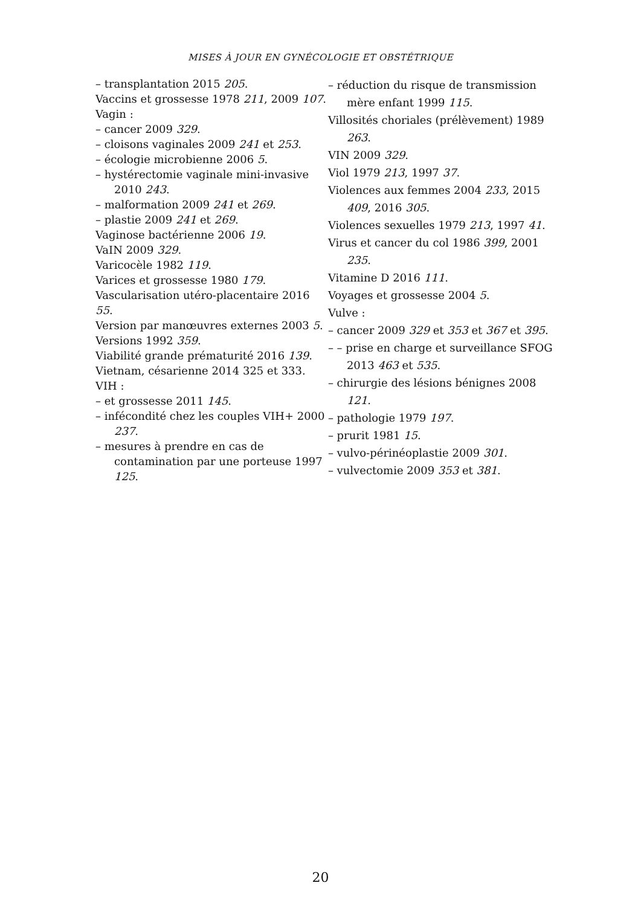MISES À JOUR EN GYNÉCOLOGIE ET OBSTÉTRIQUE
– transplantation 2015 205.
Vaccins et grossesse 1978 211, 2009 107.
Vagin :
– cancer 2009 329.
– cloisons vaginales 2009 241 et 253.
– écologie microbienne 2006 5.
– hystérectomie vaginale mini-invasive 2010 243.
– malformation 2009 241 et 269.
– plastie 2009 241 et 269.
Vaginose bactérienne 2006 19.
VaIN 2009 329.
Varicocèle 1982 119.
Varices et grossesse 1980 179.
Vascularisation utéro-placentaire 2016 55.
Version par manœuvres externes 2003 5.
Versions 1992 359.
Viabilité grande prématurité 2016 139.
Vietnam, césarienne 2014 325 et 333.
VIH :
– et grossesse 2011 145.
– infécondité chez les couples VIH+ 2000 237.
– mesures à prendre en cas de contamination par une porteuse 1997 125.
– réduction du risque de transmission mère enfant 1999 115.
Villosités choriales (prélèvement) 1989 263.
VIN 2009 329.
Viol 1979 213, 1997 37.
Violences aux femmes 2004 233, 2015 409, 2016 305.
Violences sexuelles 1979 213, 1997 41.
Virus et cancer du col 1986 399, 2001 235.
Vitamine D 2016 111.
Voyages et grossesse 2004 5.
Vulve :
– cancer 2009 329 et 353 et 367 et 395.
– – prise en charge et surveillance SFOG 2013 463 et 535.
– chirurgie des lésions bénignes 2008 121.
– pathologie 1979 197.
– prurit 1981 15.
– vulvo-périnéoplastie 2009 301.
– vulvectomie 2009 353 et 381.
20